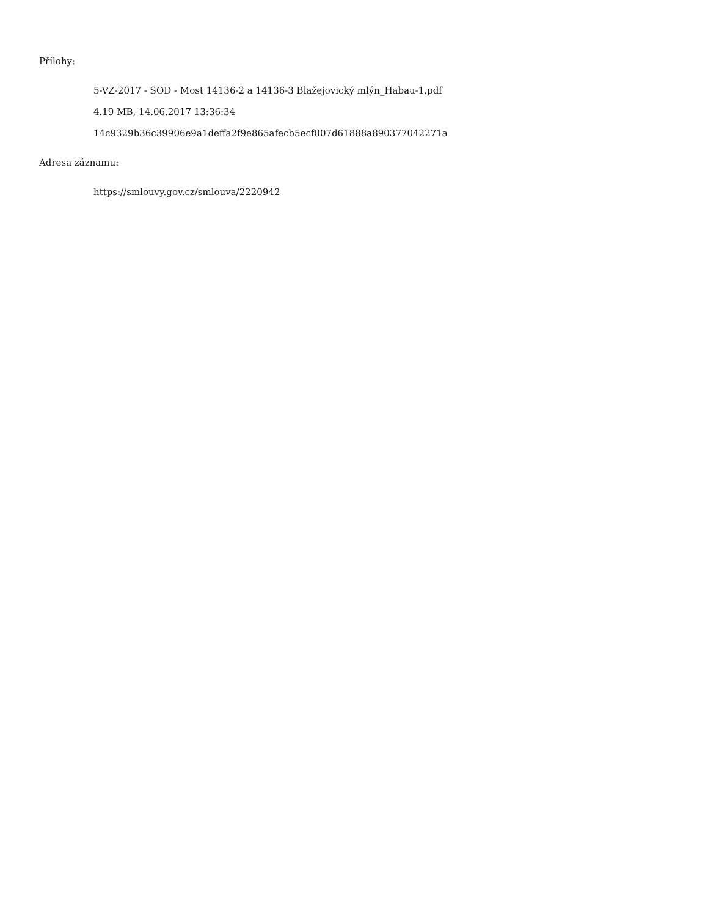Přílohy:
5-VZ-2017 - SOD - Most 14136-2 a 14136-3 Blažejovický mlýn_Habau-1.pdf
4.19 MB, 14.06.2017 13:36:34
14c9329b36c39906e9a1deffa2f9e865afecb5ecf007d61888a890377042271a
Adresa záznamu:
https://smlouvy.gov.cz/smlouva/2220942